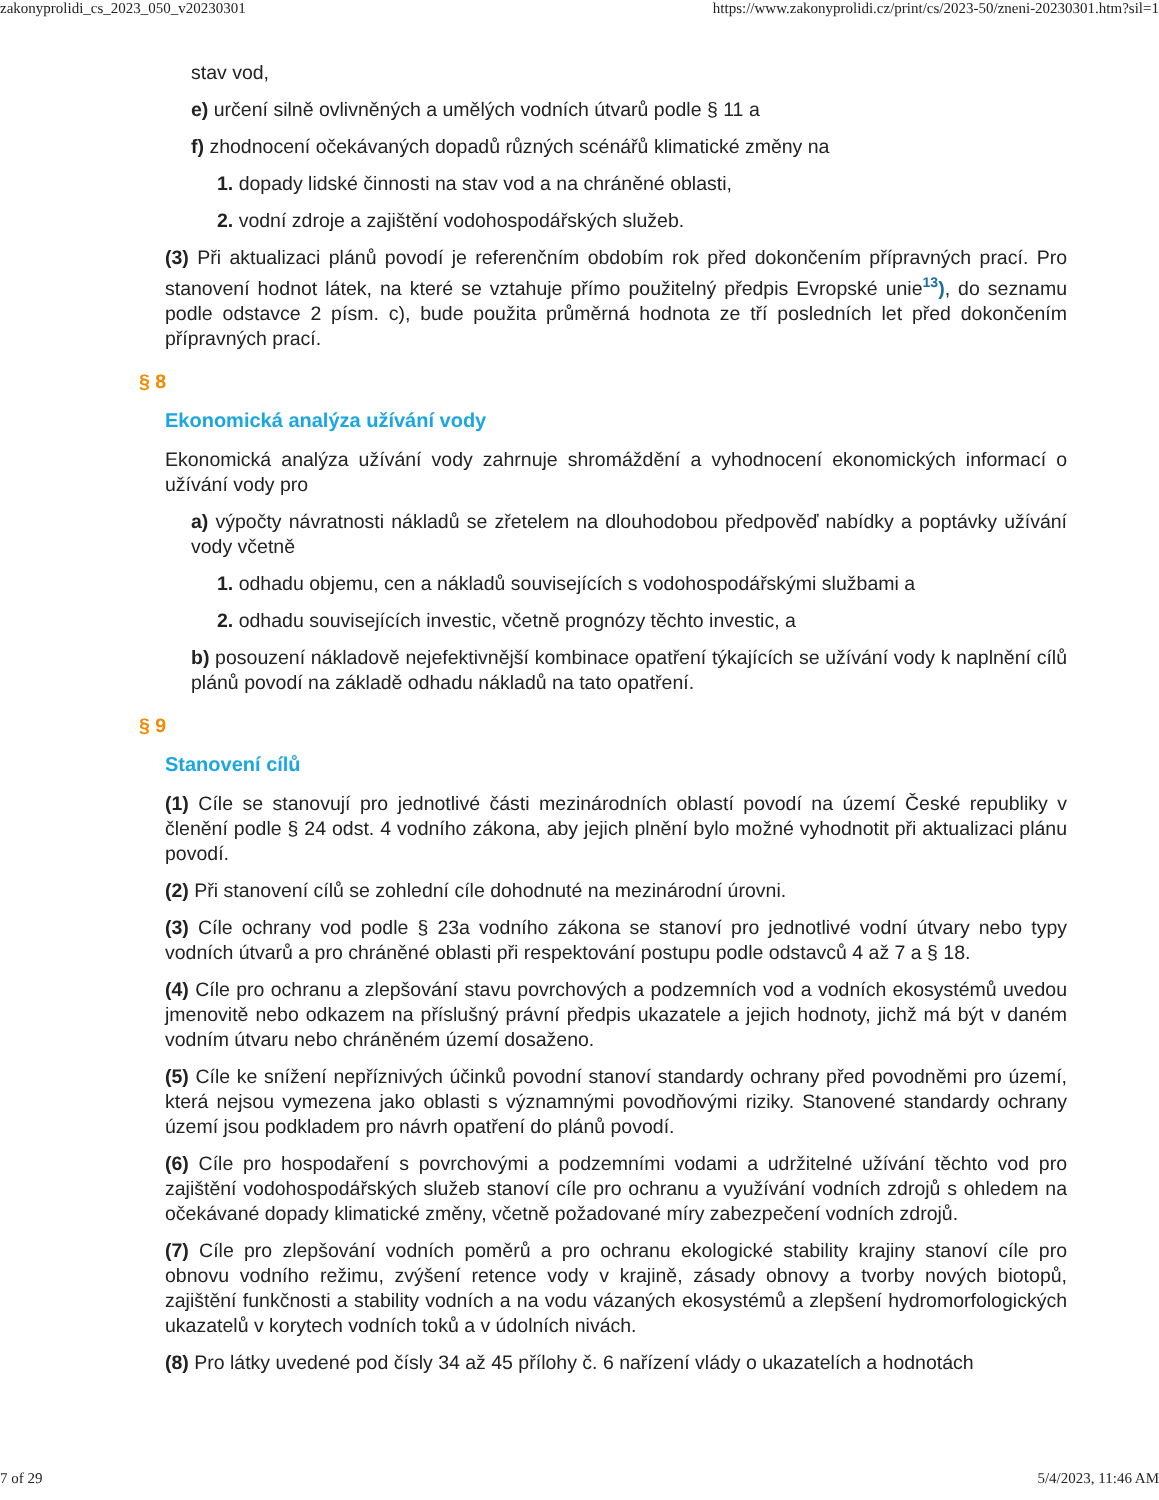zakonyprolidi_cs_2023_050_v20230301 https://www.zakonyprolidi.cz/print/cs/2023-50/zneni-20230301.htm?sil=1
stav vod,
e) určení silně ovlivněných a umělých vodních útvarů podle § 11 a
f) zhodnocení očekávaných dopadů různých scénářů klimatické změny na
1. dopady lidské činnosti na stav vod a na chráněné oblasti,
2. vodní zdroje a zajištění vodohospodářských služeb.
(3) Při aktualizaci plánů povodí je referenčním obdobím rok před dokončením přípravných prací. Pro stanovení hodnot látek, na které se vztahuje přímo použitelný předpis Evropské unie<sup>13</sup>), do seznamu podle odstavce 2 písm. c), bude použita průměrná hodnota ze tří posledních let před dokončením přípravných prací.
§ 8
Ekonomická analýza užívání vody
Ekonomická analýza užívání vody zahrnuje shromáždění a vyhodnocení ekonomických informací o užívání vody pro
a) výpočty návratnosti nákladů se zřetelem na dlouhodobou předpověď nabídky a poptávky užívání vody včetně
1. odhadu objemu, cen a nákladů souvisejících s vodohospodářskými službami a
2. odhadu souvisejících investic, včetně prognózy těchto investic, a
b) posouzení nákladově nejefektivnější kombinace opatření týkajících se užívání vody k naplnění cílů plánů povodí na základě odhadu nákladů na tato opatření.
§ 9
Stanovení cílů
(1) Cíle se stanovují pro jednotlivé části mezinárodních oblastí povodí na území České republiky v členění podle § 24 odst. 4 vodního zákona, aby jejich plnění bylo možné vyhodnotit při aktualizaci plánu povodí.
(2) Při stanovení cílů se zohlední cíle dohodnuté na mezinárodní úrovni.
(3) Cíle ochrany vod podle § 23a vodního zákona se stanoví pro jednotlivé vodní útvary nebo typy vodních útvarů a pro chráněné oblasti při respektování postupu podle odstavců 4 až 7 a § 18.
(4) Cíle pro ochranu a zlepšování stavu povrchových a podzemních vod a vodních ekosystémů uvedou jmenovitě nebo odkazem na příslušný právní předpis ukazatele a jejich hodnoty, jichž má být v daném vodním útvaru nebo chráněném území dosaženo.
(5) Cíle ke snížení nepříznivých účinků povodní stanoví standardy ochrany před povodněmi pro území, která nejsou vymezena jako oblasti s významnými povodňovými riziky. Stanovené standardy ochrany území jsou podkladem pro návrh opatření do plánů povodí.
(6) Cíle pro hospodaření s povrchovými a podzemními vodami a udržitelné užívání těchto vod pro zajištění vodohospodářských služeb stanoví cíle pro ochranu a využívání vodních zdrojů s ohledem na očekávané dopady klimatické změny, včetně požadované míry zabezpečení vodních zdrojů.
(7) Cíle pro zlepšování vodních poměrů a pro ochranu ekologické stability krajiny stanoví cíle pro obnovu vodního režimu, zvýšení retence vody v krajině, zásady obnovy a tvorby nových biotopů, zajištění funkčnosti a stability vodních a na vodu vázaných ekosystémů a zlepšení hydromorfologických ukazatelů v korytech vodních toků a v údolních nivách.
(8) Pro látky uvedené pod čísly 34 až 45 přílohy č. 6 nařízení vlády o ukazatelích a hodnotách
7 of 29 5/4/2023, 11:46 AM